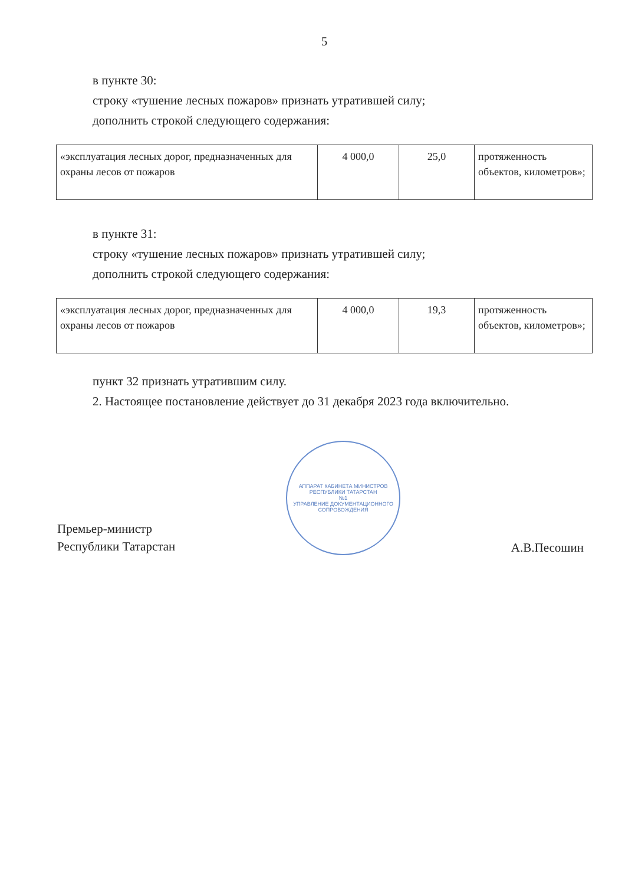5
в пункте 30:
строку «тушение лесных пожаров» признать утратившей силу;
дополнить строкой следующего содержания:
| «эксплуатация лесных дорог, предназначенных для охраны лесов от пожаров | 4 000,0 | 25,0 | протяженность объектов, километров»; |
в пункте 31:
строку «тушение лесных пожаров» признать утратившей силу;
дополнить строкой следующего содержания:
| «эксплуатация лесных дорог, предназначенных для охраны лесов от пожаров | 4 000,0 | 19,3 | протяженность объектов, километров»; |
пункт 32 признать утратившим силу.
2. Настоящее постановление действует до 31 декабря 2023 года включительно.
Премьер-министр
Республики Татарстан
АППАРАТ КАБИНЕТА МИНИСТРОВ РЕСПУБЛИКИ ТАТАРСТАН
№1
УПРАВЛЕНИЕ ДОКУМЕНТАЦИОННОГО СОПРОВОЖДЕНИЯ
А.В.Песошин